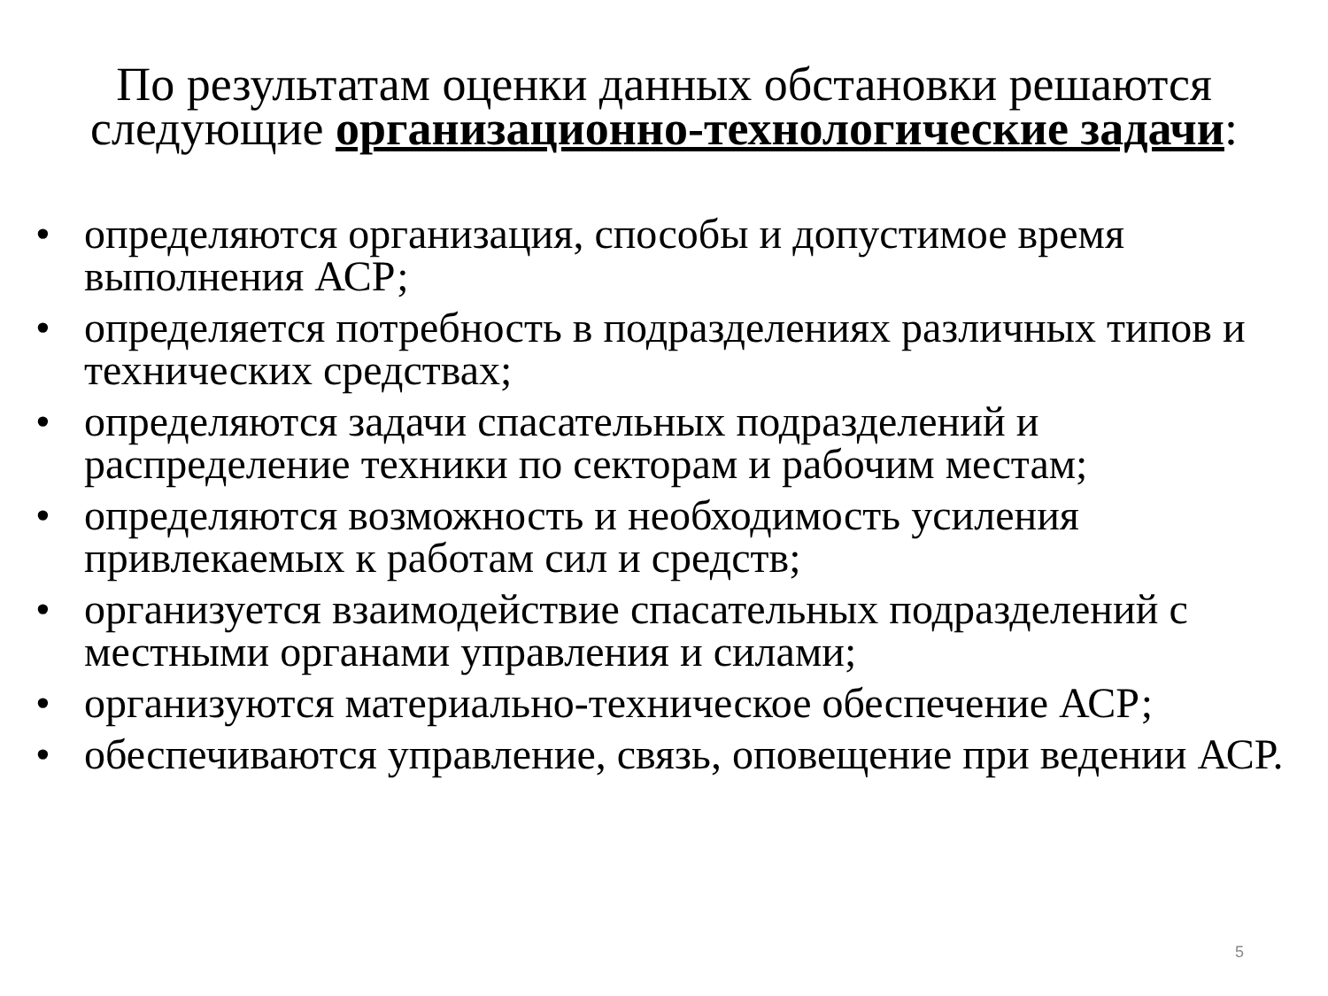По результатам оценки данных обстановки решаются следующие организационно-технологические задачи:
• определяются организация, способы и допустимое время выполнения АСР;
• определяется потребность в подразделениях различных типов и технических средствах;
• определяются задачи спасательных подразделений и распределение техники по секторам и рабочим местам;
• определяются возможность и необходимость усиления привлекаемых к работам сил и средств;
• организуется взаимодействие спасательных подразделений с местными органами управления и силами;
• организуются материально-техническое обеспечение АСР;
• обеспечиваются управление, связь, оповещение при ведении АСР.
5